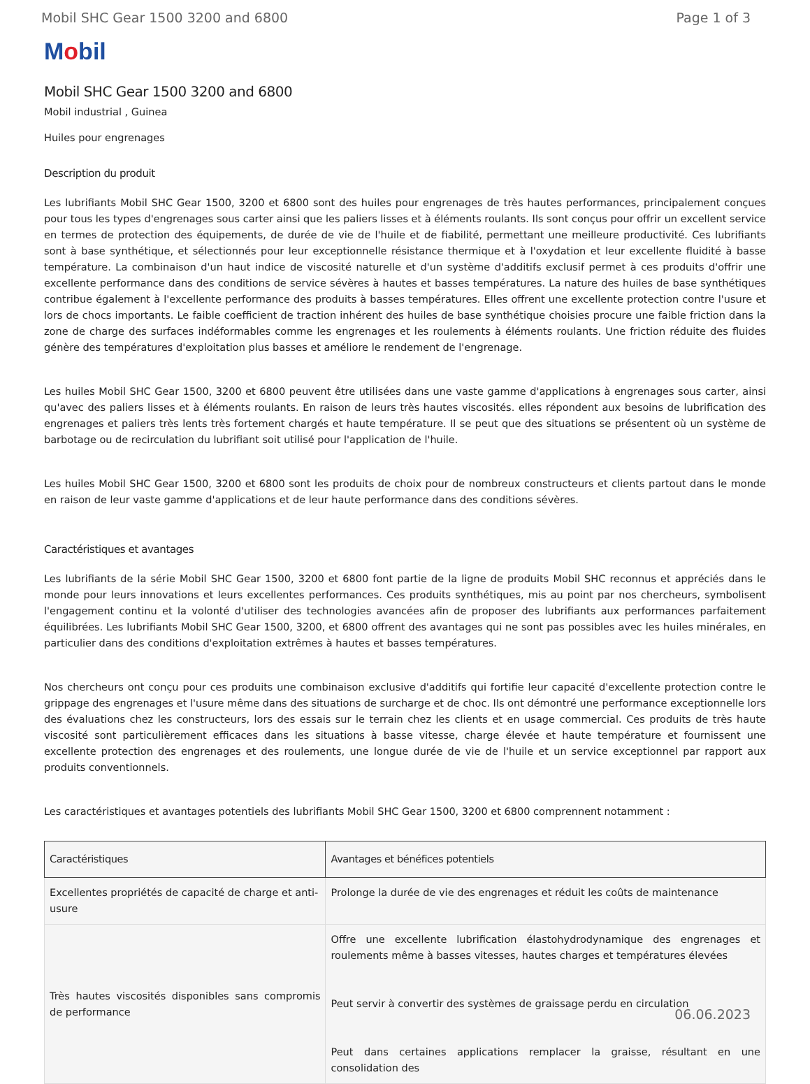Mobil SHC Gear 1500 3200 and 6800 Page 1 of 3
Mobil
Mobil SHC Gear 1500 3200 and 6800
Mobil industrial , Guinea
Huiles pour engrenages
Description du produit
Les lubrifiants Mobil SHC Gear 1500, 3200 et 6800 sont des huiles pour engrenages de très hautes performances, principalement conçues pour tous les types d'engrenages sous carter ainsi que les paliers lisses et à éléments roulants. Ils sont conçus pour offrir un excellent service en termes de protection des équipements, de durée de vie de l'huile et de fiabilité, permettant une meilleure productivité. Ces lubrifiants sont à base synthétique, et sélectionnés pour leur exceptionnelle résistance thermique et à l'oxydation et leur excellente fluidité à basse température. La combinaison d'un haut indice de viscosité naturelle et d'un système d'additifs exclusif permet à ces produits d'offrir une excellente performance dans des conditions de service sévères à hautes et basses températures. La nature des huiles de base synthétiques contribue également à l'excellente performance des produits à basses températures. Elles offrent une excellente protection contre l'usure et lors de chocs importants. Le faible coefficient de traction inhérent des huiles de base synthétique choisies procure une faible friction dans la zone de charge des surfaces indéformables comme les engrenages et les roulements à éléments roulants. Une friction réduite des fluides génère des températures d'exploitation plus basses et améliore le rendement de l'engrenage.
Les huiles Mobil SHC Gear 1500, 3200 et 6800 peuvent être utilisées dans une vaste gamme d'applications à engrenages sous carter, ainsi qu'avec des paliers lisses et à éléments roulants. En raison de leurs très hautes viscosités. elles répondent aux besoins de lubrification des engrenages et paliers très lents très fortement chargés et haute température. Il se peut que des situations se présentent où un système de barbotage ou de recirculation du lubrifiant soit utilisé pour l'application de l'huile.
Les huiles Mobil SHC Gear 1500, 3200 et 6800 sont les produits de choix pour de nombreux constructeurs et clients partout dans le monde en raison de leur vaste gamme d'applications et de leur haute performance dans des conditions sévères.
Caractéristiques et avantages
Les lubrifiants de la série Mobil SHC Gear 1500, 3200 et 6800 font partie de la ligne de produits Mobil SHC reconnus et appréciés dans le monde pour leurs innovations et leurs excellentes performances. Ces produits synthétiques, mis au point par nos chercheurs, symbolisent l'engagement continu et la volonté d'utiliser des technologies avancées afin de proposer des lubrifiants aux performances parfaitement équilibrées. Les lubrifiants Mobil SHC Gear 1500, 3200, et 6800 offrent des avantages qui ne sont pas possibles avec les huiles minérales, en particulier dans des conditions d'exploitation extrêmes à hautes et basses températures.
Nos chercheurs ont conçu pour ces produits une combinaison exclusive d'additifs qui fortifie leur capacité d'excellente protection contre le grippage des engrenages et l'usure même dans des situations de surcharge et de choc. Ils ont démontré une performance exceptionnelle lors des évaluations chez les constructeurs, lors des essais sur le terrain chez les clients et en usage commercial. Ces produits de très haute viscosité sont particulièrement efficaces dans les situations à basse vitesse, charge élevée et haute température et fournissent une excellente protection des engrenages et des roulements, une longue durée de vie de l'huile et un service exceptionnel par rapport aux produits conventionnels.
Les caractéristiques et avantages potentiels des lubrifiants Mobil SHC Gear 1500, 3200 et 6800 comprennent notamment :
| Caractéristiques | Avantages et bénéfices potentiels |
| --- | --- |
| Excellentes propriétés de capacité de charge et anti-usure | Prolonge la durée de vie des engrenages et réduit les coûts de maintenance |
| Très hautes viscosités disponibles sans compromis de performance | Offre une excellente lubrification élastohydrodynamique des engrenages et roulements même à basses vitesses, hautes charges et températures élevées Peut servir à convertir des systèmes de graissage perdu en circulation Peut dans certaines applications remplacer la graisse, résultant en une consolidation des |
06.06.2023